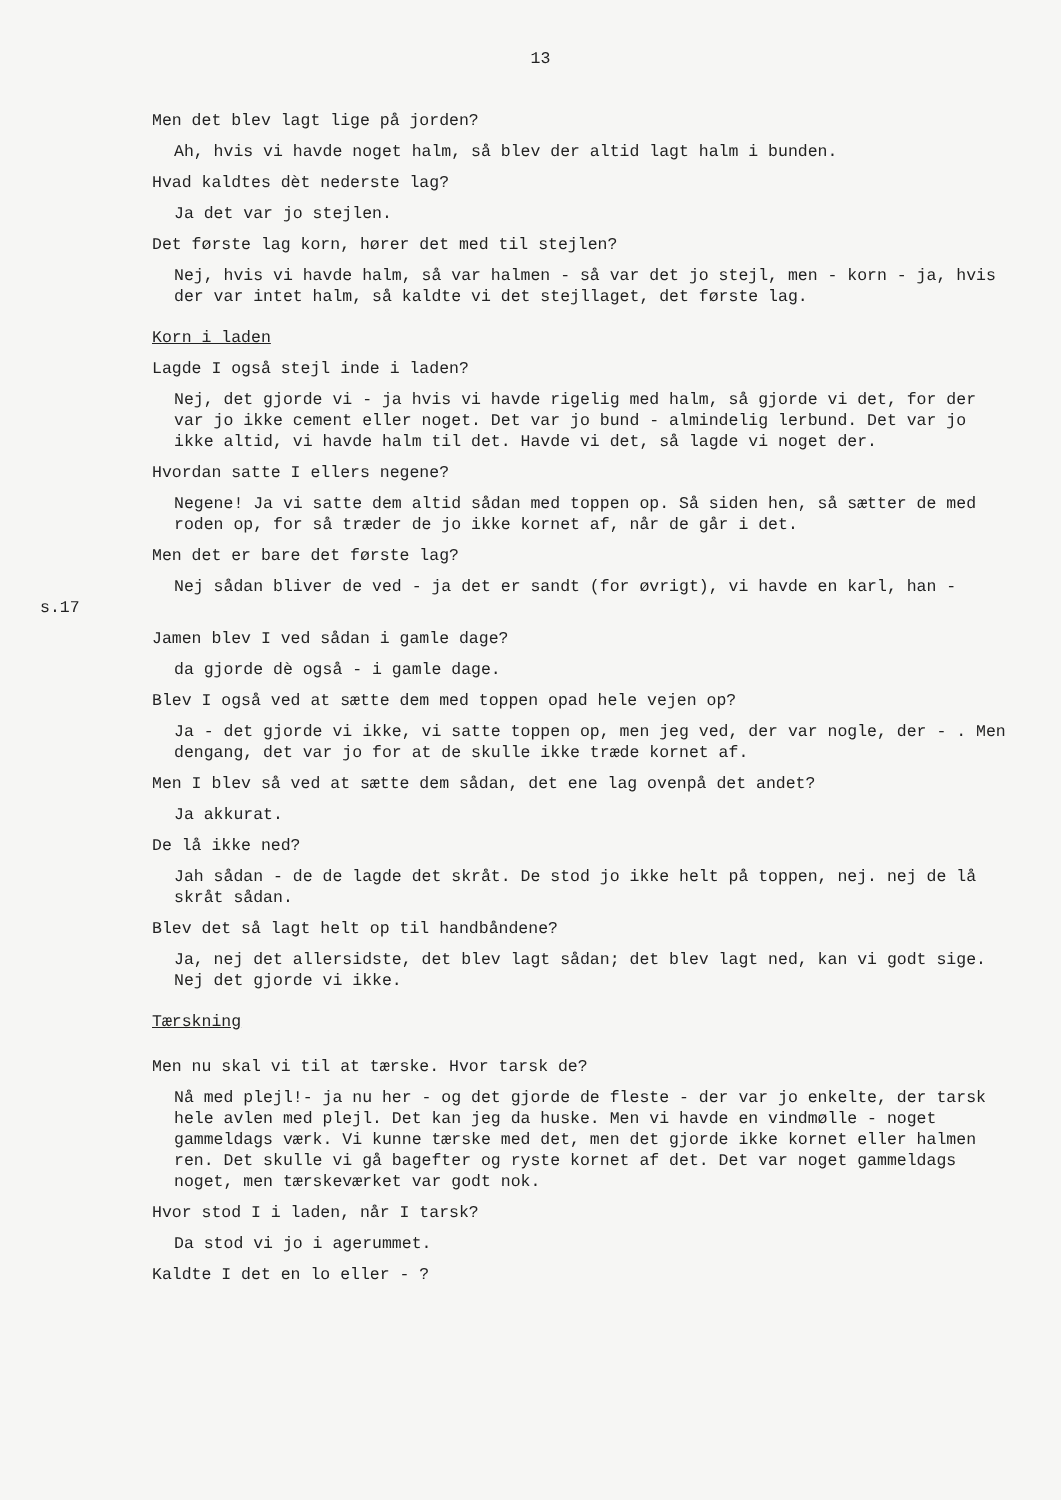13
Men det blev lagt lige på jorden?
Ah, hvis vi havde noget halm, så blev der altid lagt halm i bunden.
Hvad kaldtes dèt nederste lag?
Ja det var jo stejlen.
Det første lag korn, hører det med til stejlen?
Nej, hvis vi havde halm, så var halmen - så var det jo stejl, men - korn - ja, hvis der var intet halm, så kaldte vi det stejllaget, det første lag.
Korn i laden
Lagde I også stejl inde i laden?
Nej, det gjorde vi - ja hvis vi havde rigelig med halm, så gjorde vi det, for der var jo ikke cement eller noget. Det var jo bund - almindelig lerbund. Det var jo ikke altid, vi havde halm til det. Havde vi det, så lagde vi noget der.
Hvordan satte I ellers negene?
Negene! Ja vi satte dem altid sådan med toppen op. Så siden hen, så sætter de med roden op, for så træder de jo ikke kornet af, når de går i det.
Men det er bare det første lag?
s.17
Nej sådan bliver de ved - ja det er sandt (for øvrigt), vi havde en karl, han -
Jamen blev I ved sådan i gamle dage?
da gjorde dè også - i gamle dage.
Blev I også ved at sætte dem med toppen opad hele vejen op?
Ja - det gjorde vi ikke, vi satte toppen op, men jeg ved, der var nogle, der - . Men dengang, det var jo for at de skulle ikke træde kornet af.
Men I blev så ved at sætte dem sådan, det ene lag ovenpå det andet?
Ja akkurat.
De lå ikke ned?
Jah sådan - de de lagde det skråt. De stod jo ikke helt på toppen, nej. nej de lå skråt sådan.
Blev det så lagt helt op til handbåndene?
Ja, nej det allersidste, det blev lagt sådan; det blev lagt ned, kan vi godt sige. Nej det gjorde vi ikke.
Tærskning
Men nu skal vi til at tærske. Hvor tarsk de?
Nå med plejl!- ja nu her - og det gjorde de fleste - der var jo enkelte, der tarsk hele avlen med plejl. Det kan jeg da huske. Men vi havde en vindmølle - noget gammeldags værk. Vi kunne tærske med det, men det gjorde ikke kornet eller halmen ren. Det skulle vi gå bagefter og ryste kornet af det. Det var noget gammeldags noget, men tærskeværket var godt nok.
Hvor stod I i laden, når I tarsk?
Da stod vi jo i agerummet.
Kaldte I det en lo eller - ?